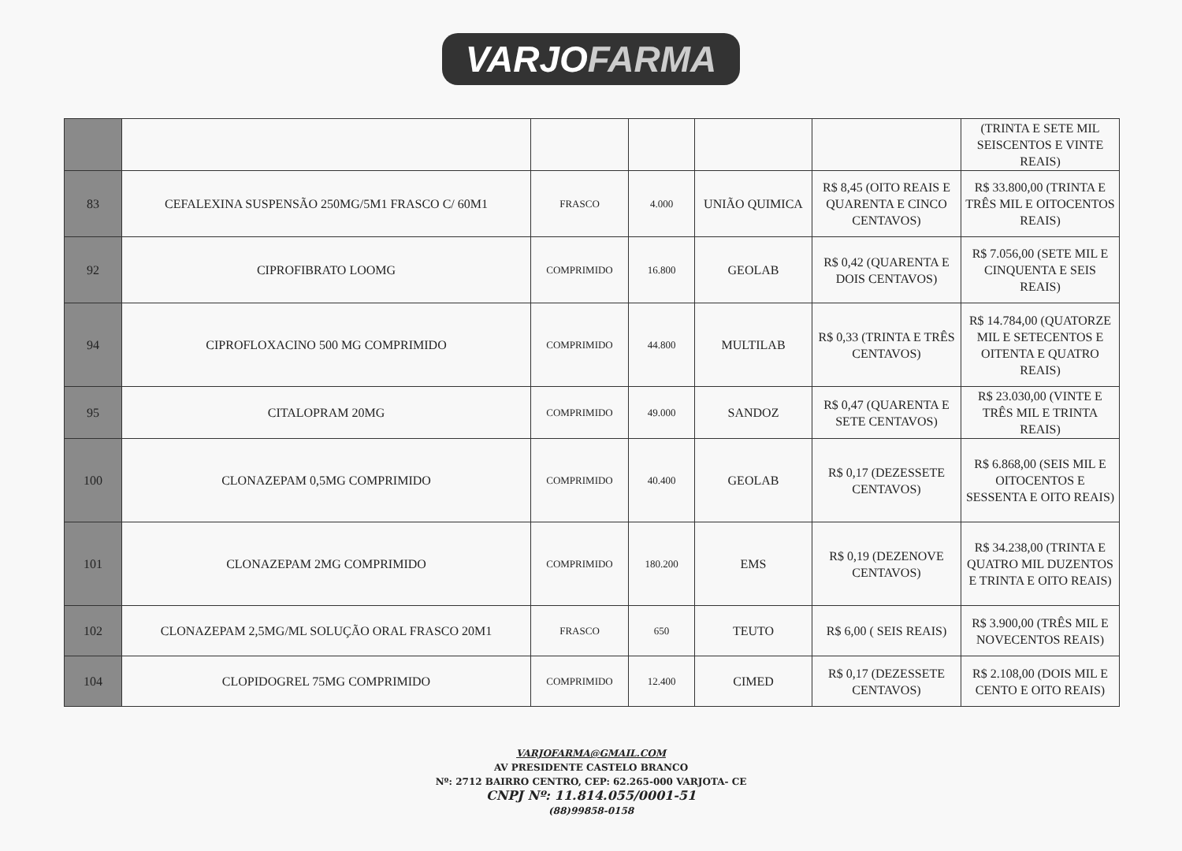VARJOFARMA
| | | | | | | (TRINTA E SETE MIL SEISCENTOS E VINTE REAIS) |
| 83 | CEFALEXINA SUSPENSÃO 250MG/5M1 FRASCO C/ 60M1 | FRASCO | 4.000 | UNIÃO QUIMICA | R$ 8,45 (OITO REAIS E QUARENTA E CINCO CENTAVOS) | R$ 33.800,00 (TRINTA E TRÊS MIL E OITOCENTOS REAIS) |
| 92 | CIPROFIBRATO LOOMG | COMPRIMIDO | 16.800 | GEOLAB | R$ 0,42 (QUARENTA E DOIS CENTAVOS) | R$ 7.056,00 (SETE MIL E CINQUENTA E SEIS REAIS) |
| 94 | CIPROFLOXACINO 500 MG COMPRIMIDO | COMPRIMIDO | 44.800 | MULTILAB | R$ 0,33 (TRINTA E TRÊS CENTAVOS) | R$ 14.784,00 (QUATORZE MIL E SETECENTOS E OITENTA E QUATRO REAIS) |
| 95 | CITALOPRAM 20MG | COMPRIMIDO | 49.000 | SANDOZ | R$ 0,47 (QUARENTA E SETE CENTAVOS) | R$ 23.030,00 (VINTE E TRÊS MIL E TRINTA REAIS) |
| 100 | CLONAZEPAM 0,5MG COMPRIMIDO | COMPRIMIDO | 40.400 | GEOLAB | R$ 0,17 (DEZESSETE CENTAVOS) | R$ 6.868,00 (SEIS MIL E OITOCENTOS E SESSENTA E OITO REAIS) |
| 101 | CLONAZEPAM 2MG COMPRIMIDO | COMPRIMIDO | 180.200 | EMS | R$ 0,19 (DEZENOVE CENTAVOS) | R$ 34.238,00 (TRINTA E QUATRO MIL DUZENTOS E TRINTA E OITO REAIS) |
| 102 | CLONAZEPAM 2,5MG/ML SOLUÇÃO ORAL FRASCO 20M1 | FRASCO | 650 | TEUTO | R$ 6,00 ( SEIS REAIS) | R$ 3.900,00 (TRÊS MIL E NOVECENTOS REAIS) |
| 104 | CLOPIDOGREL 75MG COMPRIMIDO | COMPRIMIDO | 12.400 | CIMED | R$ 0,17 (DEZESSETE CENTAVOS) | R$ 2.108,00 (DOIS MIL E CENTO E OITO REAIS) |
VARJOFARMA@GMAIL.COM
AV PRESIDENTE CASTELO BRANCO
Nº: 2712 BAIRRO CENTRO, CEP: 62.265-000 VARJOTA- CE
CNPJ Nº: 11.814.055/0001-51
(88)99858-0158